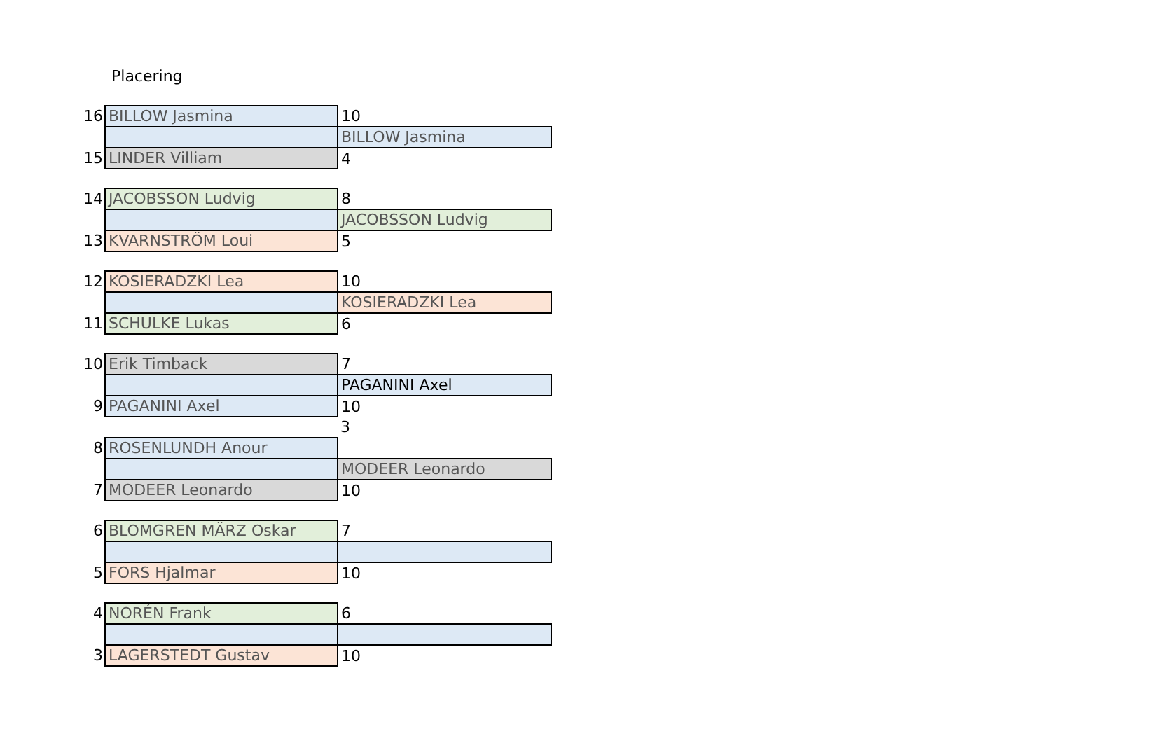Placering
| 16 | BILLOW Jasmina | 10 |
| | | BILLOW Jasmina |
| 15 | LINDER Villiam | 4 |
| 14 | JACOBSSON Ludvig | 8 |
| | | JACOBSSON Ludvig |
| 13 | KVARNSTRÖM Loui | 5 |
| 12 | KOSIERADZKI Lea | 10 |
| | | KOSIERADZKI Lea |
| 11 | SCHULKE Lukas | 6 |
| 10 | Erik Timback | 7 |
| | | PAGANINI Axel |
| 9 | PAGANINI Axel | 10 |
| | | 3 |
| 8 | ROSENLUNDH Anour | |
| | | MODEER Leonardo |
| 7 | MODEER Leonardo | 10 |
| 6 | BLOMGREN MÄRZ Oskar | 7 |
| 5 | FORS Hjalmar | 10 |
| 4 | NORÉN Frank | 6 |
| 3 | LAGERSTEDT Gustav | 10 |